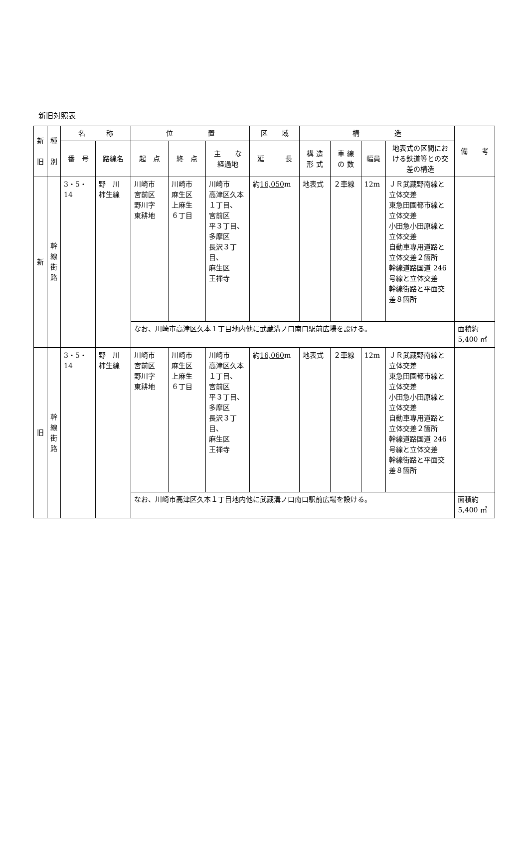新旧対照表
| 新 旧 | 種 別 | 名 称 | | 位 置 | | | 区 域 | 構 造 | | | | 備 考 |
| --- | --- | --- | --- | --- | --- | --- | --- | --- | --- | --- | --- | --- |
| | | 番 号 | 路線名 | 起 点 | 終 点 | 主 な 経過地 | 延 長 | 構 造 形 式 | 車 線 の 数 | 幅員 | 地表式の区間における鉄道等との交差の構造 | |
| 新 | 幹 線 街 路 | 3・5・14 | 野 川 柿生線 | 川崎市 宮前区 野川字 東耕地 | 川崎市 麻生区 上麻生 ６丁目 | 川崎市 高津区久本１丁目、 宮前区 平３丁目、 多摩区 長沢３丁目、 麻生区 王禅寺 | 約 16,050 m | 地表式 | ２車線 | 12m | ＪＲ武蔵野南線と立体交差 東急田園都市線と立体交差 小田急小田原線と立体交差 自動車専用道路と立体交差２箇所 幹線道路国道 246 号線と立体交差 幹線街路と平面交差８箇所 | |
| | | | | なお、川崎市高津区久本１丁目地内他に武蔵溝ノ口南口駅前広場を設ける。 | | | | | | | | 面積約 5,400 ㎡ |
| 旧 | 幹 線 街 路 | 3・5・14 | 野 川 柿生線 | 川崎市 宮前区 野川字 東耕地 | 川崎市 麻生区 上麻生 ６丁目 | 川崎市 高津区久本１丁目、 宮前区 平３丁目、 多摩区 長沢３丁目、 麻生区 王禅寺 | 約 16,060 m | 地表式 | ２車線 | 12m | ＪＲ武蔵野南線と立体交差 東急田園都市線と立体交差 小田急小田原線と立体交差 自動車専用道路と立体交差２箇所 幹線道路国道 246 号線と立体交差 幹線街路と平面交差８箇所 | |
| | | | | なお、川崎市高津区久本１丁目地内他に武蔵溝ノ口南口駅前広場を設ける。 | | | | | | | | 面積約 5,400 ㎡ |